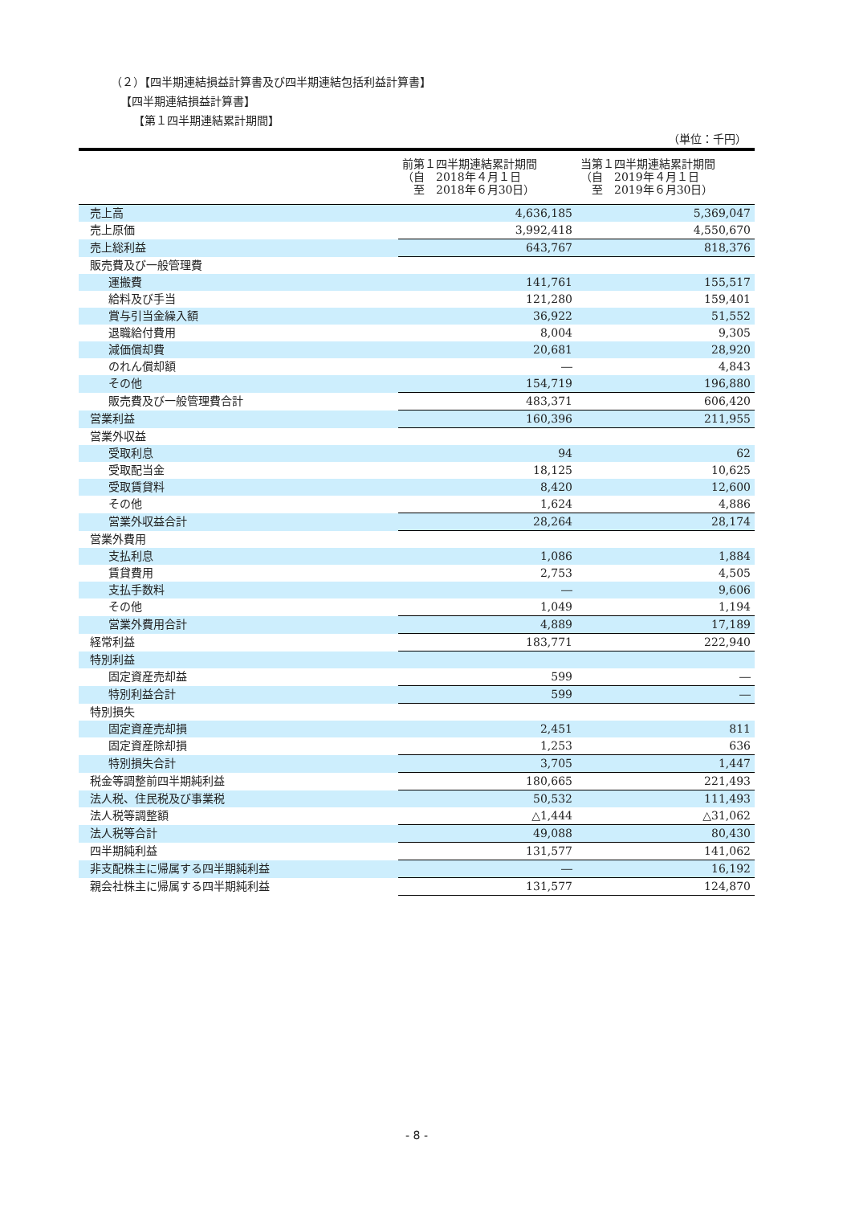（２）【四半期連結損益計算書及び四半期連結包括利益計算書】
【四半期連結損益計算書】
【第１四半期連結累計期間】
（単位：千円）
| | 前第１四半期連結累計期間 （自 2018年４月１日 至 2018年６月30日） | 当第１四半期連結累計期間 （自 2019年４月１日 至 2019年６月30日） |
| --- | --- | --- |
| 売上高 | 4,636,185 | 5,369,047 |
| 売上原価 | 3,992,418 | 4,550,670 |
| 売上総利益 | 643,767 | 818,376 |
| 販売費及び一般管理費 | | |
| 運搬費 | 141,761 | 155,517 |
| 給料及び手当 | 121,280 | 159,401 |
| 賞与引当金繰入額 | 36,922 | 51,552 |
| 退職給付費用 | 8,004 | 9,305 |
| 減価償却費 | 20,681 | 28,920 |
| のれん償却額 | ― | 4,843 |
| その他 | 154,719 | 196,880 |
| 販売費及び一般管理費合計 | 483,371 | 606,420 |
| 営業利益 | 160,396 | 211,955 |
| 営業外収益 | | |
| 受取利息 | 94 | 62 |
| 受取配当金 | 18,125 | 10,625 |
| 受取賃貸料 | 8,420 | 12,600 |
| その他 | 1,624 | 4,886 |
| 営業外収益合計 | 28,264 | 28,174 |
| 営業外費用 | | |
| 支払利息 | 1,086 | 1,884 |
| 賃貸費用 | 2,753 | 4,505 |
| 支払手数料 | ― | 9,606 |
| その他 | 1,049 | 1,194 |
| 営業外費用合計 | 4,889 | 17,189 |
| 経常利益 | 183,771 | 222,940 |
| 特別利益 | | |
| 固定資産売却益 | 599 | ― |
| 特別利益合計 | 599 | ― |
| 特別損失 | | |
| 固定資産売却損 | 2,451 | 811 |
| 固定資産除却損 | 1,253 | 636 |
| 特別損失合計 | 3,705 | 1,447 |
| 税金等調整前四半期純利益 | 180,665 | 221,493 |
| 法人税、住民税及び事業税 | 50,532 | 111,493 |
| 法人税等調整額 | △1,444 | △31,062 |
| 法人税等合計 | 49,088 | 80,430 |
| 四半期純利益 | 131,577 | 141,062 |
| 非支配株主に帰属する四半期純利益 | ― | 16,192 |
| 親会社株主に帰属する四半期純利益 | 131,577 | 124,870 |
- 8 -